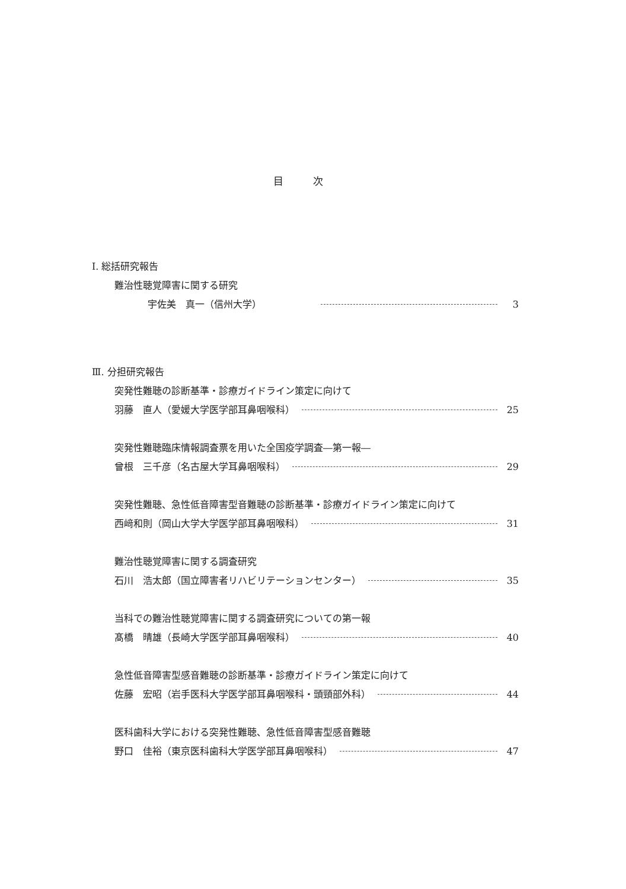目次
Ⅰ. 総括研究報告
難治性聴覚障害に関する研究
宇佐美　真一（信州大学） 3
Ⅲ. 分担研究報告
突発性難聴の診断基準・診療ガイドライン策定に向けて
羽藤　直人（愛媛大学医学部耳鼻咽喉科） 25
突発性難聴臨床情報調査票を用いた全国疫学調査―第一報―
曾根　三千彦（名古屋大学耳鼻咽喉科） 29
突発性難聴、急性低音障害型音難聴の診断基準・診療ガイドライン策定に向けて
西﨑和則（岡山大学大学医学部耳鼻咽喉科） 31
難治性聴覚障害に関する調査研究
石川　浩太郎（国立障害者リハビリテーションセンター） 35
当科での難治性聴覚障害に関する調査研究についての第一報
髙橋　晴雄（長崎大学医学部耳鼻咽喉科） 40
急性低音障害型感音難聴の診断基準・診療ガイドライン策定に向けて
佐藤　宏昭（岩手医科大学医学部耳鼻咽喉科・頭頸部外科） 44
医科歯科大学における突発性難聴、急性低音障害型感音難聴
野口　佳裕（東京医科歯科大学医学部耳鼻咽喉科） 47